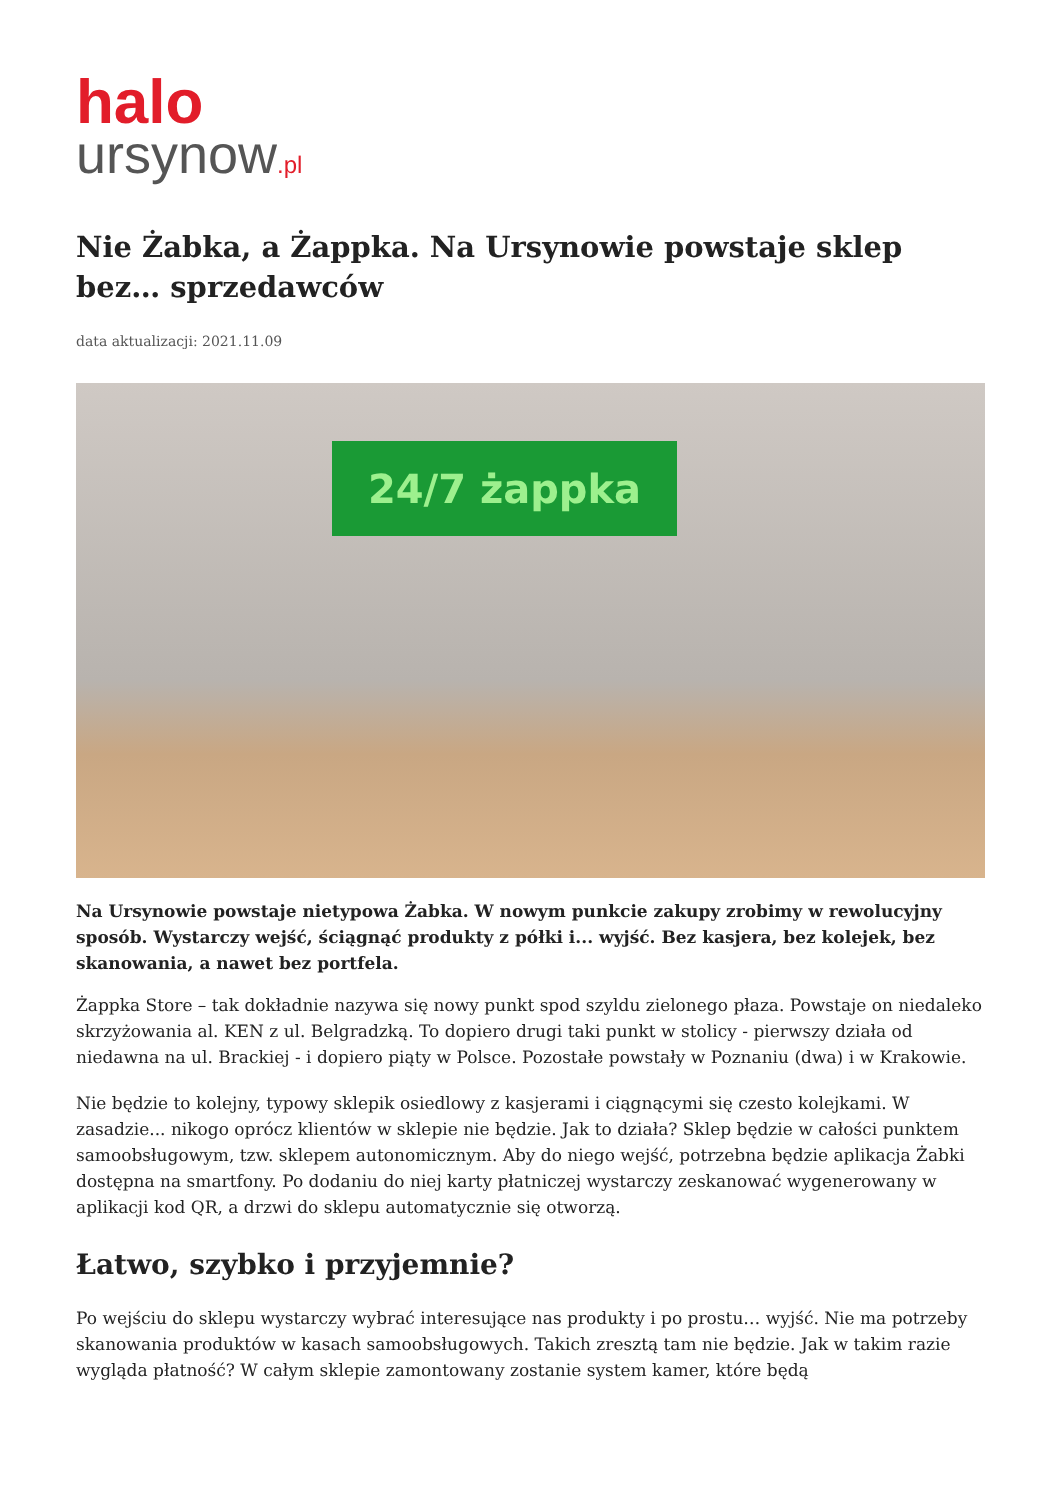halo
ursynow.pl
Nie Żabka, a Żappka. Na Ursynowie powstaje sklep bez… sprzedawców
data aktualizacji: 2021.11.09
24/7 żappka
Na Ursynowie powstaje nietypowa Żabka. W nowym punkcie zakupy zrobimy w rewolucyjny sposób. Wystarczy wejść, ściągnąć produkty z półki i... wyjść. Bez kasjera, bez kolejek, bez skanowania, a nawet bez portfela.
Żappka Store – tak dokładnie nazywa się nowy punkt spod szyldu zielonego płaza. Powstaje on niedaleko skrzyżowania al. KEN z ul. Belgradzką. To dopiero drugi taki punkt w stolicy - pierwszy działa od niedawna na ul. Brackiej - i dopiero piąty w Polsce. Pozostałe powstały w Poznaniu (dwa) i w Krakowie.
Nie będzie to kolejny, typowy sklepik osiedlowy z kasjerami i ciągnącymi się czesto kolejkami. W zasadzie... nikogo oprócz klientów w sklepie nie będzie. Jak to działa? Sklep będzie w całości punktem samoobsługowym, tzw. sklepem autonomicznym. Aby do niego wejść, potrzebna będzie aplikacja Żabki dostępna na smartfony. Po dodaniu do niej karty płatniczej wystarczy zeskanować wygenerowany w aplikacji kod QR, a drzwi do sklepu automatycznie się otworzą.
Łatwo, szybko i przyjemnie?
Po wejściu do sklepu wystarczy wybrać interesujące nas produkty i po prostu… wyjść. Nie ma potrzeby skanowania produktów w kasach samoobsługowych. Takich zresztą tam nie będzie. Jak w takim razie wygląda płatność? W całym sklepie zamontowany zostanie system kamer, które będą